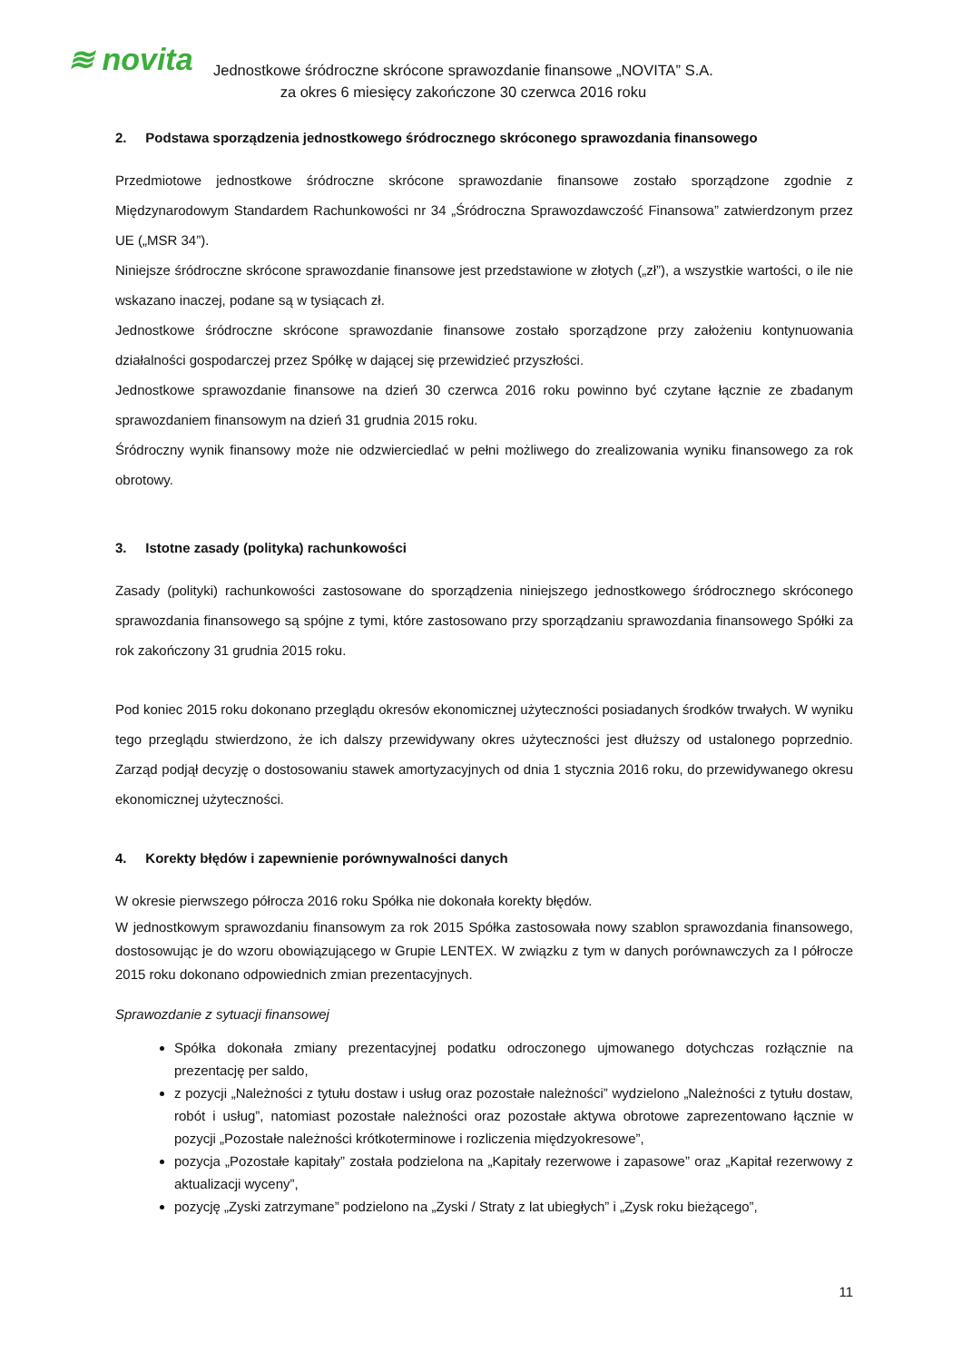≋ novita
Jednostkowe śródroczne skrócone sprawozdanie finansowe „NOVITA” S.A.
za okres 6 miesięcy zakończone 30 czerwca 2016 roku
2. Podstawa sporządzenia jednostkowego śródrocznego skróconego sprawozdania finansowego
Przedmiotowe jednostkowe śródroczne skrócone sprawozdanie finansowe zostało sporządzone zgodnie z Międzynarodowym Standardem Rachunkowości nr 34 „Śródroczna Sprawozdawczość Finansowa” zatwierdzonym przez UE („MSR 34”).
Niniejsze śródroczne skrócone sprawozdanie finansowe jest przedstawione w złotych („zł”), a wszystkie wartości, o ile nie wskazano inaczej, podane są w tysiącach zł.
Jednostkowe śródroczne skrócone sprawozdanie finansowe zostało sporządzone przy założeniu kontynuowania działalności gospodarczej przez Spółkę w dającej się przewidzieć przyszłości.
Jednostkowe sprawozdanie finansowe na dzień 30 czerwca 2016 roku powinno być czytane łącznie ze zbadanym sprawozdaniem finansowym na dzień 31 grudnia 2015 roku.
Śródroczny wynik finansowy może nie odzwierciedlać w pełni możliwego do zrealizowania wyniku finansowego za rok obrotowy.
3. Istotne zasady (polityka) rachunkowości
Zasady (polityki) rachunkowości zastosowane do sporządzenia niniejszego jednostkowego śródrocznego skróconego sprawozdania finansowego są spójne z tymi, które zastosowano przy sporządzaniu sprawozdania finansowego Spółki za rok zakończony 31 grudnia 2015 roku.
Pod koniec 2015 roku dokonano przeglądu okresów ekonomicznej użyteczności posiadanych środków trwałych. W wyniku tego przeglądu stwierdzono, że ich dalszy przewidywany okres użyteczności jest dłuższy od ustalonego poprzednio. Zarząd podjął decyzję o dostosowaniu stawek amortyzacyjnych od dnia 1 stycznia 2016 roku, do przewidywanego okresu ekonomicznej użyteczności.
4. Korekty błędów i zapewnienie porównywalności danych
W okresie pierwszego półrocza 2016 roku Spółka nie dokonała korekty błędów.
W jednostkowym sprawozdaniu finansowym za rok 2015 Spółka zastosowała nowy szablon sprawozdania finansowego, dostosowując je do wzoru obowiązującego w Grupie LENTEX. W związku z tym w danych porównawczych za I półrocze 2015 roku dokonano odpowiednich zmian prezentacyjnych.
Sprawozdanie z sytuacji finansowej
Spółka dokonała zmiany prezentacyjnej podatku odroczonego ujmowanego dotychczas rozłącznie na prezentację per saldo,
z pozycji „Należności z tytułu dostaw i usług oraz pozostałe należności” wydzielono „Należności z tytułu dostaw, robót i usług”, natomiast pozostałe należności oraz pozostałe aktywa obrotowe zaprezentowano łącznie w pozycji „Pozostałe należności krótkoterminowe i rozliczenia międzyokresowe”,
pozycja „Pozostałe kapitały” została podzielona na „Kapitały rezerwowe i zapasowe” oraz „Kapitał rezerwowy z aktualizacji wyceny”,
pozycję „Zyski zatrzymane” podzielono na „Zyski / Straty z lat ubiegłych” i „Zysk roku bieżącego”,
11